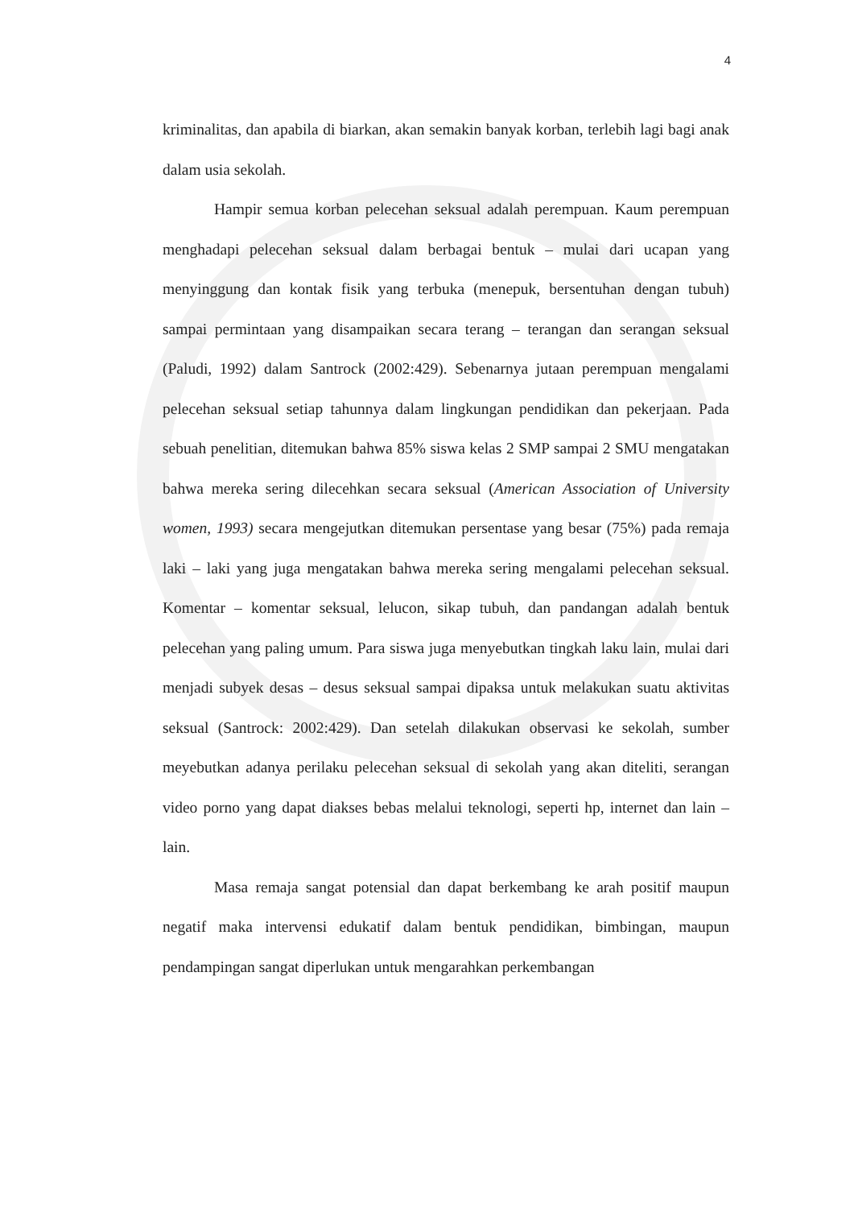4
kriminalitas, dan apabila di biarkan, akan semakin banyak korban, terlebih lagi bagi anak dalam usia sekolah.
Hampir semua korban pelecehan seksual adalah perempuan. Kaum perempuan menghadapi pelecehan seksual dalam berbagai bentuk – mulai dari ucapan yang menyinggung dan kontak fisik yang terbuka (menepuk, bersentuhan dengan tubuh) sampai permintaan yang disampaikan secara terang – terangan dan serangan seksual (Paludi, 1992) dalam Santrock (2002:429). Sebenarnya jutaan perempuan mengalami pelecehan seksual setiap tahunnya dalam lingkungan pendidikan dan pekerjaan. Pada sebuah penelitian, ditemukan bahwa 85% siswa kelas 2 SMP sampai 2 SMU mengatakan bahwa mereka sering dilecehkan secara seksual (American Association of University women, 1993) secara mengejutkan ditemukan persentase yang besar (75%) pada remaja laki – laki yang juga mengatakan bahwa mereka sering mengalami pelecehan seksual. Komentar – komentar seksual, lelucon, sikap tubuh, dan pandangan adalah bentuk pelecehan yang paling umum. Para siswa juga menyebutkan tingkah laku lain, mulai dari menjadi subyek desas – desus seksual sampai dipaksa untuk melakukan suatu aktivitas seksual (Santrock: 2002:429). Dan setelah dilakukan observasi ke sekolah, sumber meyebutkan adanya perilaku pelecehan seksual di sekolah yang akan diteliti, serangan video porno yang dapat diakses bebas melalui teknologi, seperti hp, internet dan lain – lain.
Masa remaja sangat potensial dan dapat berkembang ke arah positif maupun negatif maka intervensi edukatif dalam bentuk pendidikan, bimbingan, maupun pendampingan sangat diperlukan untuk mengarahkan perkembangan